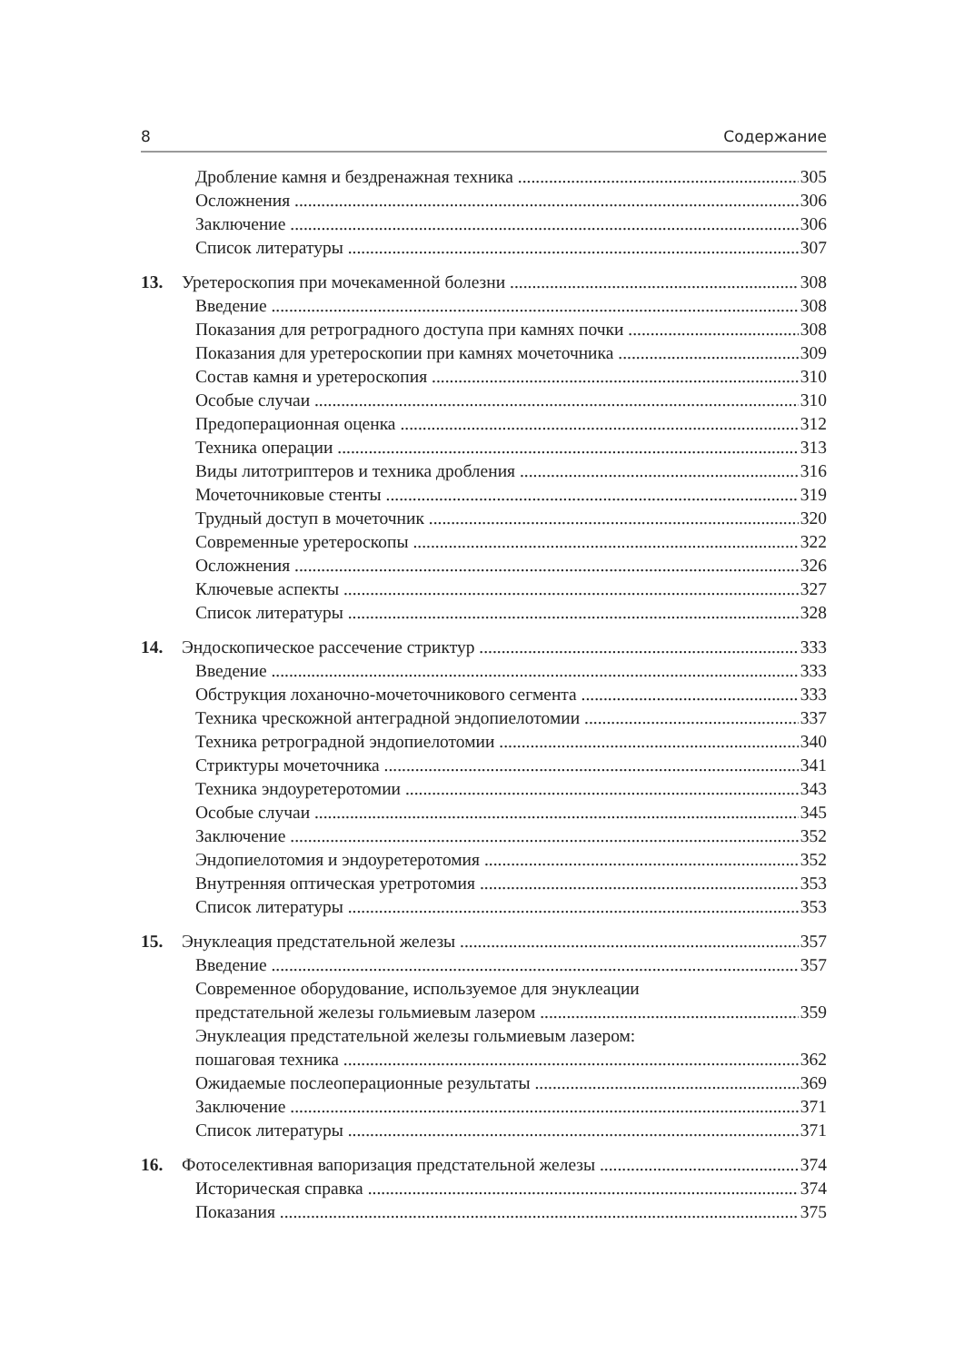8 Содержание
Дробление камня и бездренажная техника 305
Осложнения 306
Заключение 306
Список литературы 307
13. Уретероскопия при мочекаменной болезни 308
Введение 308
Показания для ретроградного доступа при камнях почки 308
Показания для уретероскопии при камнях мочеточника 309
Состав камня и уретероскопия 310
Особые случаи 310
Предоперационная оценка 312
Техника операции 313
Виды литотриптеров и техника дробления 316
Мочеточниковые стенты 319
Трудный доступ в мочеточник 320
Современные уретероскопы 322
Осложнения 326
Ключевые аспекты 327
Список литературы 328
14. Эндоскопическое рассечение стриктур 333
Введение 333
Обструкция лоханочно-мочеточникового сегмента 333
Техника чрескожной антеградной эндопиелотомии 337
Техника ретроградной эндопиелотомии 340
Стриктуры мочеточника 341
Техника эндоуретеротомии 343
Особые случаи 345
Заключение 352
Эндопиелотомия и эндоуретеротомия 352
Внутренняя оптическая уретротомия 353
Список литературы 353
15. Энуклеация предстательной железы 357
Введение 357
Современное оборудование, используемое для энуклеации
предстательной железы гольмиевым лазером 359
Энуклеация предстательной железы гольмиевым лазером:
пошаговая техника 362
Ожидаемые послеоперационные результаты 369
Заключение 371
Список литературы 371
16. Фотоселективная вапоризация предстательной железы 374
Историческая справка 374
Показания 375